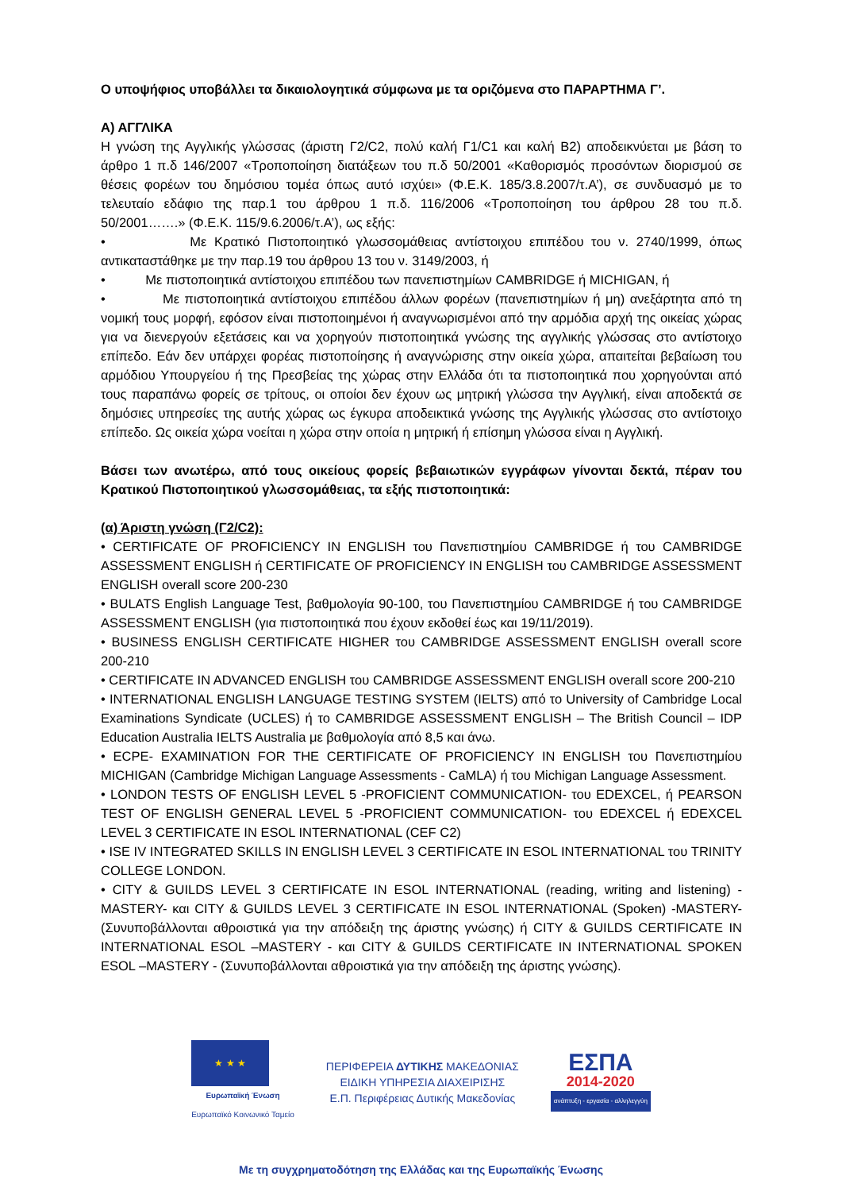Ο υποψήφιος υποβάλλει τα δικαιολογητικά σύμφωνα με τα οριζόμενα στο ΠΑΡΑΡΤΗΜΑ Γ’.
Α) ΑΓΓΛΙΚΑ
Η γνώση της Αγγλικής γλώσσας (άριστη Γ2/C2, πολύ καλή Γ1/C1 και καλή Β2) αποδεικνύεται με βάση το άρθρο 1 π.δ 146/2007 «Τροποποίηση διατάξεων του π.δ 50/2001 «Καθορισμός προσόντων διορισμού σε θέσεις φορέων του δημόσιου τομέα όπως αυτό ισχύει» (Φ.Ε.Κ. 185/3.8.2007/τ.Α’), σε συνδυασμό με το τελευταίο εδάφιο της παρ.1 του άρθρου 1 π.δ. 116/2006 «Τροποποίηση του άρθρου 28 του π.δ. 50/2001…….» (Φ.Ε.Κ. 115/9.6.2006/τ.Α’), ως εξής:
• Με Κρατικό Πιστοποιητικό γλωσσομάθειας αντίστοιχου επιπέδου του ν. 2740/1999, όπως αντικαταστάθηκε με την παρ.19 του άρθρου 13 του ν. 3149/2003, ή
• Με πιστοποιητικά αντίστοιχου επιπέδου των πανεπιστημίων CAMBRIDGE ή MICHIGAN, ή
• Με πιστοποιητικά αντίστοιχου επιπέδου άλλων φορέων (πανεπιστημίων ή μη) ανεξάρτητα από τη νομική τους μορφή, εφόσον είναι πιστοποιημένοι ή αναγνωρισμένοι από την αρμόδια αρχή της οικείας χώρας για να διενεργούν εξετάσεις και να χορηγούν πιστοποιητικά γνώσης της αγγλικής γλώσσας στο αντίστοιχο επίπεδο. Εάν δεν υπάρχει φορέας πιστοποίησης ή αναγνώρισης στην οικεία χώρα, απαιτείται βεβαίωση του αρμόδιου Υπουργείου ή της Πρεσβείας της χώρας στην Ελλάδα ότι τα πιστοποιητικά που χορηγούνται από τους παραπάνω φορείς σε τρίτους, οι οποίοι δεν έχουν ως μητρική γλώσσα την Αγγλική, είναι αποδεκτά σε δημόσιες υπηρεσίες της αυτής χώρας ως έγκυρα αποδεικτικά γνώσης της Αγγλικής γλώσσας στο αντίστοιχο επίπεδο. Ως οικεία χώρα νοείται η χώρα στην οποία η μητρική ή επίσημη γλώσσα είναι η Αγγλική.
Βάσει των ανωτέρω, από τους οικείους φορείς βεβαιωτικών εγγράφων γίνονται δεκτά, πέραν του Κρατικού Πιστοποιητικού γλωσσομάθειας, τα εξής πιστοποιητικά:
(α) Άριστη γνώση (Γ2/C2):
• CERTIFICATE OF PROFICIENCY IN ENGLISH του Πανεπιστημίου CAMBRIDGE ή του CAMBRIDGE ASSESSMENT ENGLISH ή CERTIFICATE OF PROFICIENCY IN ENGLISH του CAMBRIDGE ASSESSMENT ENGLISH overall score 200-230
• BULATS English Language Test, βαθμολογία 90-100, του Πανεπιστημίου CAMBRIDGE ή του CAMBRIDGE ASSESSMENT ENGLISH (για πιστοποιητικά που έχουν εκδοθεί έως και 19/11/2019).
• BUSINESS ENGLISH CERTIFICATE HIGHER του CAMBRIDGE ASSESSMENT ENGLISH overall score 200-210
• CERTIFICATE IN ADVANCED ENGLISH του CAMBRIDGE ASSESSMENT ENGLISH overall score 200-210
• INTERNATIONAL ENGLISH LANGUAGE TESTING SYSTEM (IELTS) από το University of Cambridge Local Examinations Syndicate (UCLES) ή το CAMBRIDGE ASSESSMENT ENGLISH – The British Council – IDP Education Australia IELTS Australia με βαθμολογία από 8,5 και άνω.
• ECPE- EXAMINATION FOR THE CERTIFICATE OF PROFICIENCY IN ENGLISH του Πανεπιστημίου MICHIGAN (Cambridge Michigan Language Assessments - CaMLA) ή του Michigan Language Assessment.
• LONDON TESTS OF ENGLISH LEVEL 5 -PROFICIENT COMMUNICATION- του EDEXCEL, ή PEARSON TEST OF ENGLISH GENERAL LEVEL 5 -PROFICIENT COMMUNICATION- του EDEXCEL ή EDEXCEL LEVEL 3 CERTIFICATE IN ESOL INTERNATIONAL (CEF C2)
• ISE IV INTEGRATED SKILLS IN ENGLISH LEVEL 3 CERTIFICATE IN ESOL INTERNATIONAL του TRINITY COLLEGE LONDON.
• CITY & GUILDS LEVEL 3 CERTIFICATE IN ESOL INTERNATIONAL (reading, writing and listening) -MASTERY- και CITY & GUILDS LEVEL 3 CERTIFICATE IN ESOL INTERNATIONAL (Spoken) -MASTERY- (Συνυποβάλλονται αθροιστικά για την απόδειξη της άριστης γνώσης) ή CITY & GUILDS CERTIFICATE IN INTERNATIONAL ESOL –MASTERY - και CITY & GUILDS CERTIFICATE IN INTERNATIONAL SPOKEN ESOL –MASTERY - (Συνυποβάλλονται αθροιστικά για την απόδειξη της άριστης γνώσης).
★ ★ ★
Ευρωπαϊκή Ένωση
Ευρωπαϊκό Κοινωνικό Ταμείο
ΠΕΡΙΦΕΡΕΙΑ ΔΥΤΙΚΗΣ ΜΑΚΕΔΟΝΙΑΣ
ΕΙΔΙΚΗ ΥΠΗΡΕΣΙΑ ΔΙΑΧΕΙΡΙΣΗΣ
Ε.Π. Περιφέρειας Δυτικής Μακεδονίας
ΕΣΠΑ
2014-2020
ανάπτυξη - εργασία - αλληλεγγύη
Με τη συγχρηματοδότηση της Ελλάδας και της Ευρωπαϊκής Ένωσης